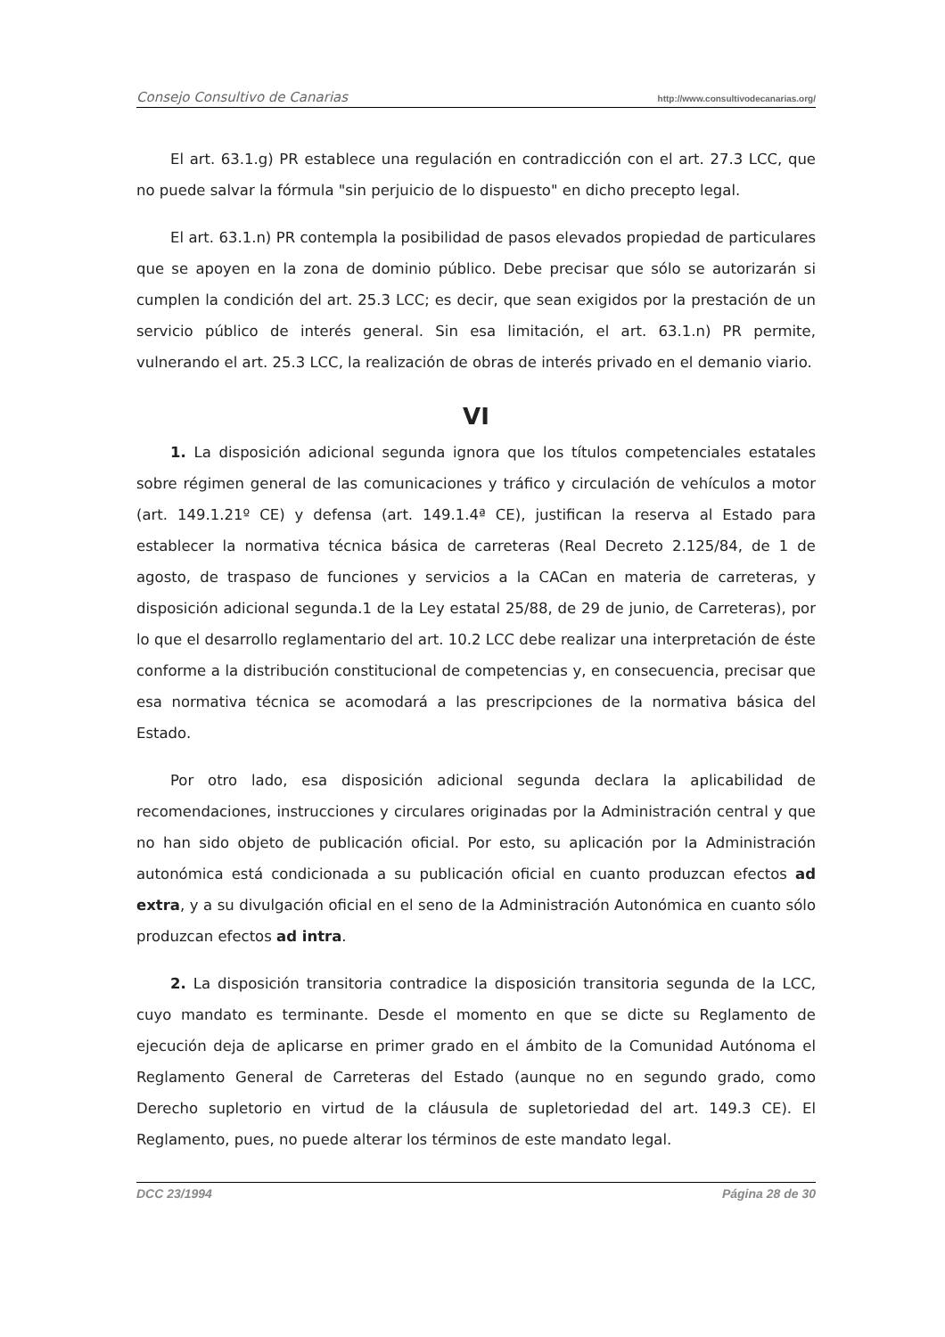Consejo Consultivo de Canarias http://www.consultivodecanarias.org/
El art. 63.1.g) PR establece una regulación en contradicción con el art. 27.3 LCC, que no puede salvar la fórmula "sin perjuicio de lo dispuesto" en dicho precepto legal.
El art. 63.1.n) PR contempla la posibilidad de pasos elevados propiedad de particulares que se apoyen en la zona de dominio público. Debe precisar que sólo se autorizarán si cumplen la condición del art. 25.3 LCC; es decir, que sean exigidos por la prestación de un servicio público de interés general. Sin esa limitación, el art. 63.1.n) PR permite, vulnerando el art. 25.3 LCC, la realización de obras de interés privado en el demanio viario.
VI
1. La disposición adicional segunda ignora que los títulos competenciales estatales sobre régimen general de las comunicaciones y tráfico y circulación de vehículos a motor (art. 149.1.21º CE) y defensa (art. 149.1.4ª CE), justifican la reserva al Estado para establecer la normativa técnica básica de carreteras (Real Decreto 2.125/84, de 1 de agosto, de traspaso de funciones y servicios a la CACan en materia de carreteras, y disposición adicional segunda.1 de la Ley estatal 25/88, de 29 de junio, de Carreteras), por lo que el desarrollo reglamentario del art. 10.2 LCC debe realizar una interpretación de éste conforme a la distribución constitucional de competencias y, en consecuencia, precisar que esa normativa técnica se acomodará a las prescripciones de la normativa básica del Estado.
Por otro lado, esa disposición adicional segunda declara la aplicabilidad de recomendaciones, instrucciones y circulares originadas por la Administración central y que no han sido objeto de publicación oficial. Por esto, su aplicación por la Administración autonómica está condicionada a su publicación oficial en cuanto produzcan efectos ad extra, y a su divulgación oficial en el seno de la Administración Autonómica en cuanto sólo produzcan efectos ad intra.
2. La disposición transitoria contradice la disposición transitoria segunda de la LCC, cuyo mandato es terminante. Desde el momento en que se dicte su Reglamento de ejecución deja de aplicarse en primer grado en el ámbito de la Comunidad Autónoma el Reglamento General de Carreteras del Estado (aunque no en segundo grado, como Derecho supletorio en virtud de la cláusula de supletoriedad del art. 149.3 CE). El Reglamento, pues, no puede alterar los términos de este mandato legal.
DCC 23/1994 Página 28 de 30